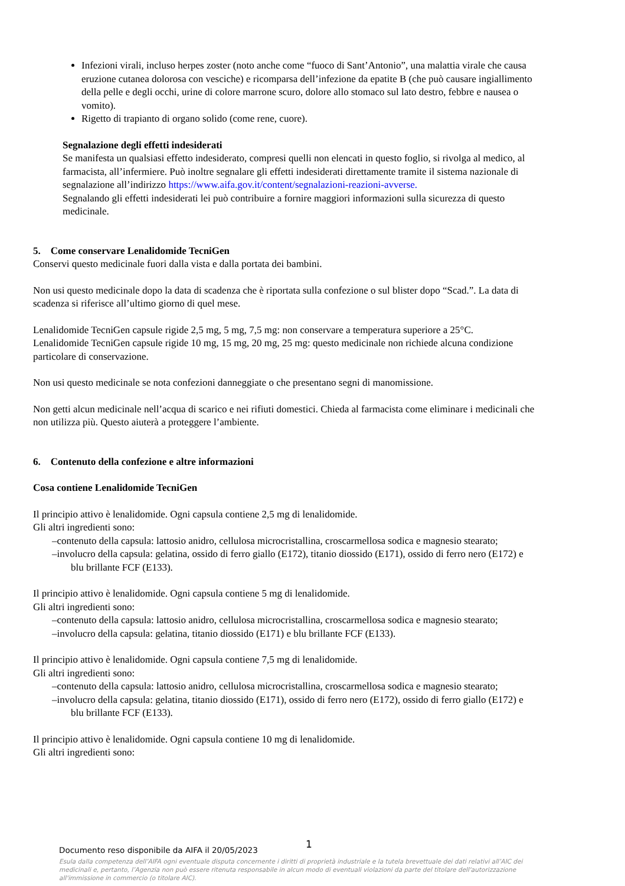Infezioni virali, incluso herpes zoster (noto anche come “fuoco di Sant’Antonio”, una malattia virale che causa eruzione cutanea dolorosa con vesciche) e ricomparsa dell’infezione da epatite B (che può causare ingiallimento della pelle e degli occhi, urine di colore marrone scuro, dolore allo stomaco sul lato destro, febbre e nausea o vomito).
Rigetto di trapianto di organo solido (come rene, cuore).
Segnalazione degli effetti indesiderati
Se manifesta un qualsiasi effetto indesiderato, compresi quelli non elencati in questo foglio, si rivolga al medico, al farmacista, all’infermiere. Può inoltre segnalare gli effetti indesiderati direttamente tramite il sistema nazionale di segnalazione all’indirizzo https://www.aifa.gov.it/content/segnalazioni-reazioni-avverse.
Segnalando gli effetti indesiderati lei può contribuire a fornire maggiori informazioni sulla sicurezza di questo medicinale.
5. Come conservare Lenalidomide TecniGen
Conservi questo medicinale fuori dalla vista e dalla portata dei bambini.
Non usi questo medicinale dopo la data di scadenza che è riportata sulla confezione o sul blister dopo “Scad.”. La data di scadenza si riferisce all’ultimo giorno di quel mese.
Lenalidomide TecniGen capsule rigide 2,5 mg, 5 mg, 7,5 mg: non conservare a temperatura superiore a 25°C.
Lenalidomide TecniGen capsule rigide 10 mg, 15 mg, 20 mg, 25 mg: questo medicinale non richiede alcuna condizione particolare di conservazione.
Non usi questo medicinale se nota confezioni danneggiate o che presentano segni di manomissione.
Non getti alcun medicinale nell’acqua di scarico e nei rifiuti domestici. Chieda al farmacista come eliminare i medicinali che non utilizza più. Questo aiuterà a proteggere l’ambiente.
6. Contenuto della confezione e altre informazioni
Cosa contiene Lenalidomide TecniGen
Il principio attivo è lenalidomide. Ogni capsula contiene 2,5 mg di lenalidomide.
Gli altri ingredienti sono:
–contenuto della capsula: lattosio anidro, cellulosa microcristallina, croscarmellosa sodica e magnesio stearato;
–involucro della capsula: gelatina, ossido di ferro giallo (E172), titanio diossido (E171), ossido di ferro nero (E172) e blu brillante FCF (E133).
Il principio attivo è lenalidomide. Ogni capsula contiene 5 mg di lenalidomide.
Gli altri ingredienti sono:
–contenuto della capsula: lattosio anidro, cellulosa microcristallina, croscarmellosa sodica e magnesio stearato;
–involucro della capsula: gelatina, titanio diossido (E171) e blu brillante FCF (E133).
Il principio attivo è lenalidomide. Ogni capsula contiene 7,5 mg di lenalidomide.
Gli altri ingredienti sono:
–contenuto della capsula: lattosio anidro, cellulosa microcristallina, croscarmellosa sodica e magnesio stearato;
–involucro della capsula: gelatina, titanio diossido (E171), ossido di ferro nero (E172), ossido di ferro giallo (E172) e blu brillante FCF (E133).
Il principio attivo è lenalidomide. Ogni capsula contiene 10 mg di lenalidomide.
Gli altri ingredienti sono:
1
Documento reso disponibile da AIFA il 20/05/2023
Esula dalla competenza dell’AIFA ogni eventuale disputa concernente i diritti di proprietà industriale e la tutela brevettuale dei dati relativi all’AIC dei medicinali e, pertanto, l’Agenzia non può essere ritenuta responsabile in alcun modo di eventuali violazioni da parte del titolare dell'autorizzazione all'immissione in commercio (o titolare AIC).